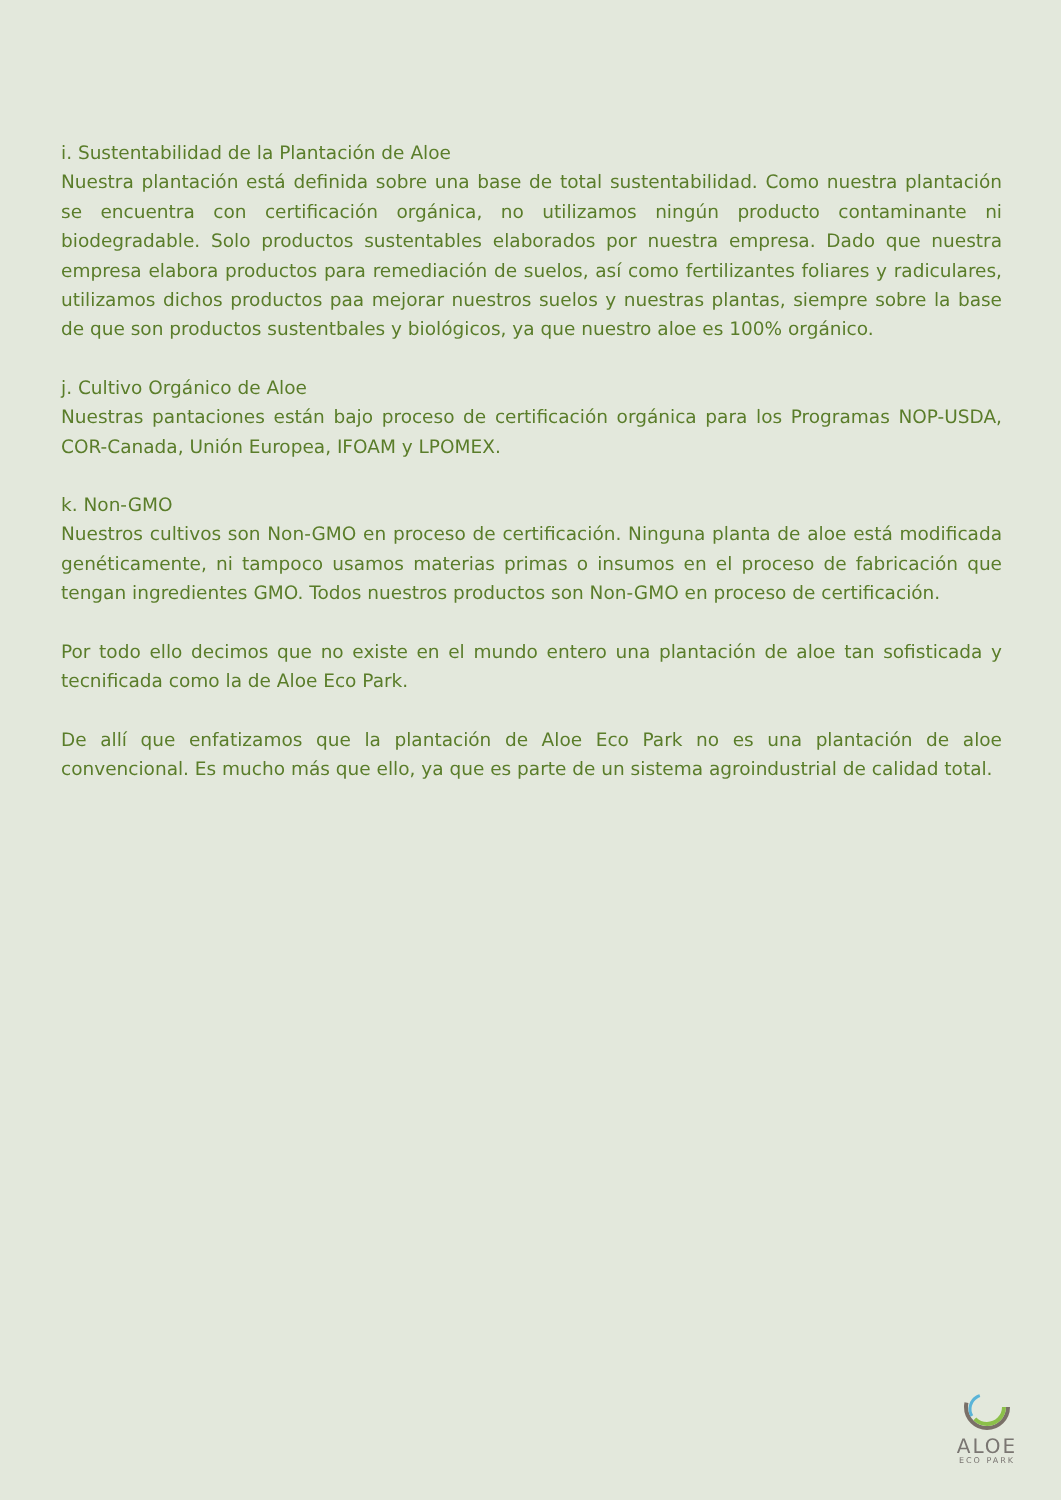i. Sustentabilidad de la Plantación de Aloe
Nuestra plantación está definida sobre una base de total sustentabilidad. Como nuestra plantación se encuentra con certificación orgánica, no utilizamos ningún producto contaminante ni biodegradable. Solo productos sustentables elaborados por nuestra empresa. Dado que nuestra empresa elabora productos para remediación de suelos, así como fertilizantes foliares y radiculares, utilizamos dichos productos paa mejorar nuestros suelos y nuestras plantas, siempre sobre la base de que son productos sustentbales y biológicos, ya que nuestro aloe es 100% orgánico.
j. Cultivo Orgánico de Aloe
Nuestras pantaciones están bajo proceso de certificación orgánica para los Programas NOP-USDA, COR-Canada, Unión Europea, IFOAM y LPOMEX.
k. Non-GMO
Nuestros cultivos son Non-GMO en proceso de certificación. Ninguna planta de aloe está modificada genéticamente, ni tampoco usamos materias primas o insumos en el proceso de fabricación que tengan ingredientes GMO. Todos nuestros productos son Non-GMO en proceso de certificación.
Por todo ello decimos que no existe en el mundo entero una plantación de aloe tan sofisticada y tecnificada como la de Aloe Eco Park.
De allí que enfatizamos que la plantación de Aloe Eco Park no es una plantación de aloe convencional. Es mucho más que ello, ya que es parte de un sistema agroindustrial de calidad total.
ALOE
ECO PARK